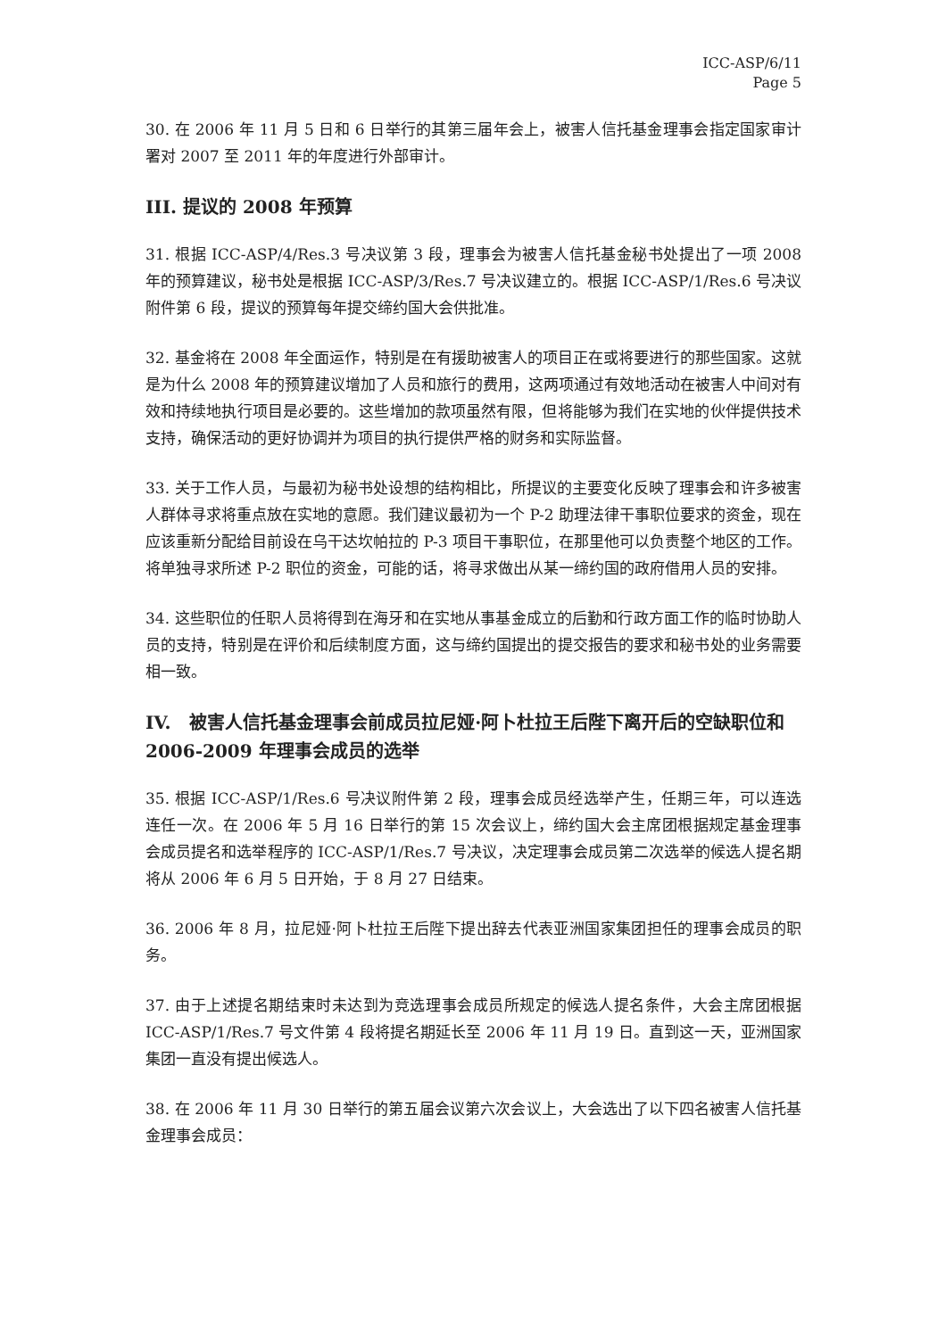ICC-ASP/6/11
Page 5
30. 在 2006 年 11 月 5 日和 6 日举行的其第三届年会上，被害人信托基金理事会指定国家审计署对 2007 至 2011 年的年度进行外部审计。
III. 提议的 2008 年预算
31. 根据 ICC-ASP/4/Res.3 号决议第 3 段，理事会为被害人信托基金秘书处提出了一项 2008 年的预算建议，秘书处是根据 ICC-ASP/3/Res.7 号决议建立的。根据 ICC-ASP/1/Res.6 号决议附件第 6 段，提议的预算每年提交缔约国大会供批准。
32. 基金将在 2008 年全面运作，特别是在有援助被害人的项目正在或将要进行的那些国家。这就是为什么 2008 年的预算建议增加了人员和旅行的费用，这两项通过有效地活动在被害人中间对有效和持续地执行项目是必要的。这些增加的款项虽然有限，但将能够为我们在实地的伙伴提供技术支持，确保活动的更好协调并为项目的执行提供严格的财务和实际监督。
33. 关于工作人员，与最初为秘书处设想的结构相比，所提议的主要变化反映了理事会和许多被害人群体寻求将重点放在实地的意愿。我们建议最初为一个 P-2 助理法律干事职位要求的资金，现在应该重新分配给目前设在乌干达坎帕拉的 P-3 项目干事职位，在那里他可以负责整个地区的工作。将单独寻求所述 P-2 职位的资金，可能的话，将寻求做出从某一缔约国的政府借用人员的安排。
34. 这些职位的任职人员将得到在海牙和在实地从事基金成立的后勤和行政方面工作的临时协助人员的支持，特别是在评价和后续制度方面，这与缔约国提出的提交报告的要求和秘书处的业务需要相一致。
IV. 被害人信托基金理事会前成员拉尼娅·阿卜杜拉王后陛下离开后的空缺职位和 2006-2009 年理事会成员的选举
35. 根据 ICC-ASP/1/Res.6 号决议附件第 2 段，理事会成员经选举产生，任期三年，可以连选连任一次。在 2006 年 5 月 16 日举行的第 15 次会议上，缔约国大会主席团根据规定基金理事会成员提名和选举程序的 ICC-ASP/1/Res.7 号决议，决定理事会成员第二次选举的候选人提名期将从 2006 年 6 月 5 日开始，于 8 月 27 日结束。
36. 2006 年 8 月，拉尼娅·阿卜杜拉王后陛下提出辞去代表亚洲国家集团担任的理事会成员的职务。
37. 由于上述提名期结束时未达到为竞选理事会成员所规定的候选人提名条件，大会主席团根据 ICC-ASP/1/Res.7 号文件第 4 段将提名期延长至 2006 年 11 月 19 日。直到这一天，亚洲国家集团一直没有提出候选人。
38. 在 2006 年 11 月 30 日举行的第五届会议第六次会议上，大会选出了以下四名被害人信托基金理事会成员：